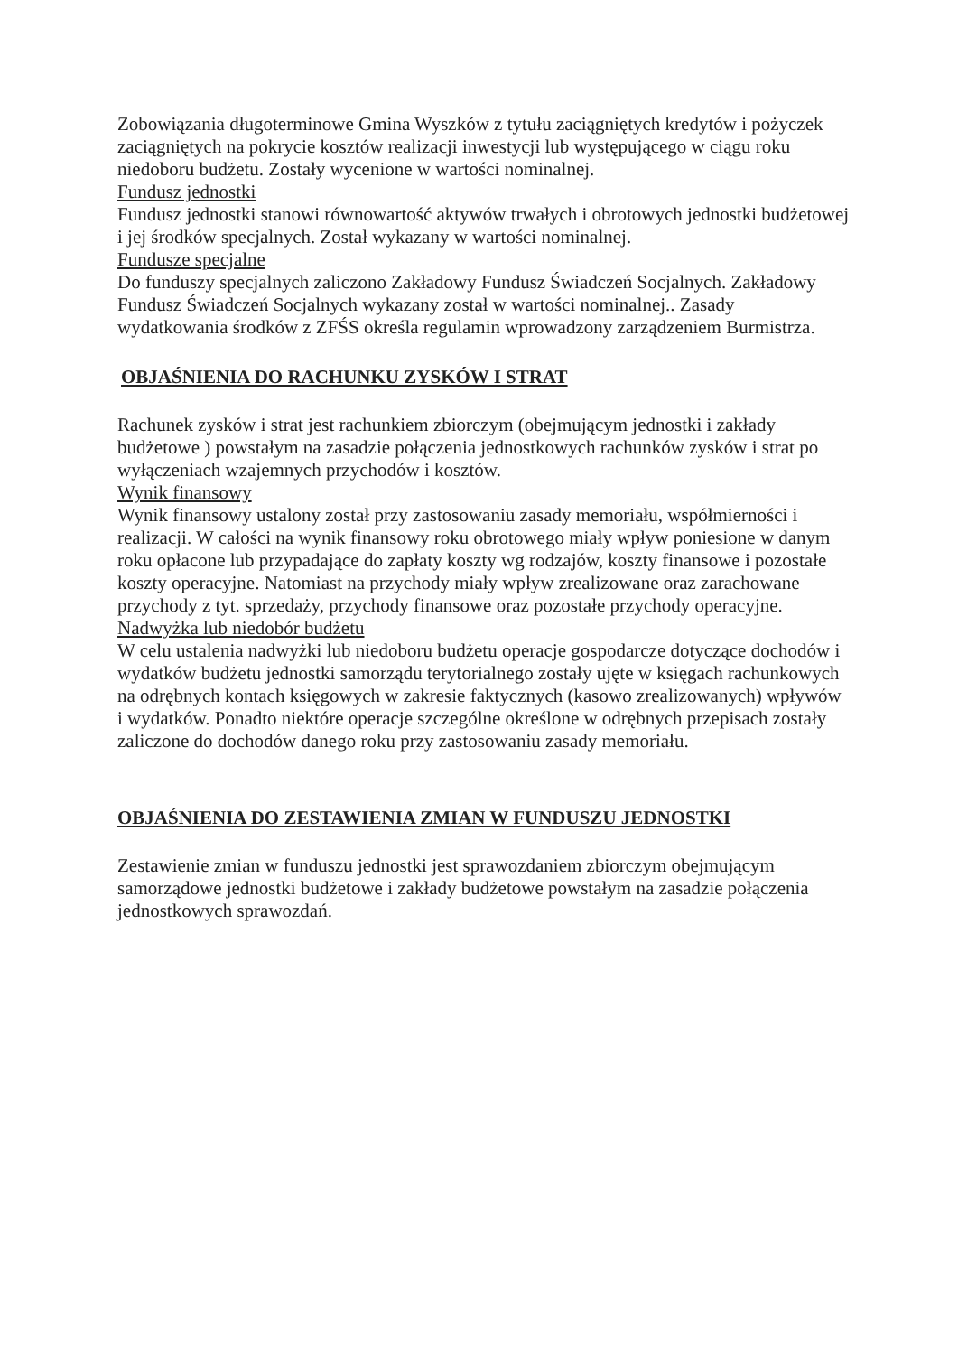Zobowiązania długoterminowe Gmina Wyszków z tytułu zaciągniętych kredytów i pożyczek zaciągniętych na pokrycie kosztów realizacji inwestycji lub występującego w ciągu roku niedoboru budżetu. Zostały wycenione w wartości nominalnej.
Fundusz jednostki
Fundusz jednostki stanowi równowartość aktywów trwałych i obrotowych jednostki budżetowej i jej środków specjalnych. Został wykazany w wartości nominalnej.
Fundusze specjalne
Do funduszy specjalnych zaliczono Zakładowy Fundusz Świadczeń Socjalnych. Zakładowy Fundusz Świadczeń Socjalnych wykazany został w wartości nominalnej.. Zasady wydatkowania środków z ZFŚS określa regulamin wprowadzony zarządzeniem Burmistrza.
OBJAŚNIENIA DO RACHUNKU ZYSKÓW I STRAT
Rachunek zysków i strat jest rachunkiem zbiorczym (obejmującym jednostki i zakłady budżetowe ) powstałym na zasadzie połączenia jednostkowych rachunków zysków i strat po wyłączeniach wzajemnych przychodów i kosztów.
Wynik finansowy
Wynik finansowy ustalony został przy zastosowaniu zasady memoriału, współmierności i realizacji. W całości na wynik finansowy roku obrotowego miały wpływ poniesione w danym roku opłacone lub przypadające do zapłaty koszty wg rodzajów, koszty finansowe i pozostałe koszty operacyjne. Natomiast na przychody miały wpływ zrealizowane oraz zarachowane przychody z tyt. sprzedaży, przychody finansowe oraz pozostałe przychody operacyjne.
Nadwyżka lub niedobór budżetu
W celu ustalenia nadwyżki lub niedoboru budżetu operacje gospodarcze dotyczące dochodów i wydatków budżetu jednostki samorządu terytorialnego zostały ujęte w księgach rachunkowych na odrębnych kontach księgowych w zakresie faktycznych (kasowo zrealizowanych) wpływów i wydatków. Ponadto niektóre operacje szczególne określone w odrębnych przepisach zostały zaliczone do dochodów danego roku przy zastosowaniu zasady memoriału.
OBJAŚNIENIA DO ZESTAWIENIA ZMIAN W FUNDUSZU JEDNOSTKI
Zestawienie zmian w funduszu jednostki jest sprawozdaniem zbiorczym obejmującym samorządowe jednostki budżetowe i zakłady budżetowe powstałym na zasadzie połączenia jednostkowych sprawozdań.